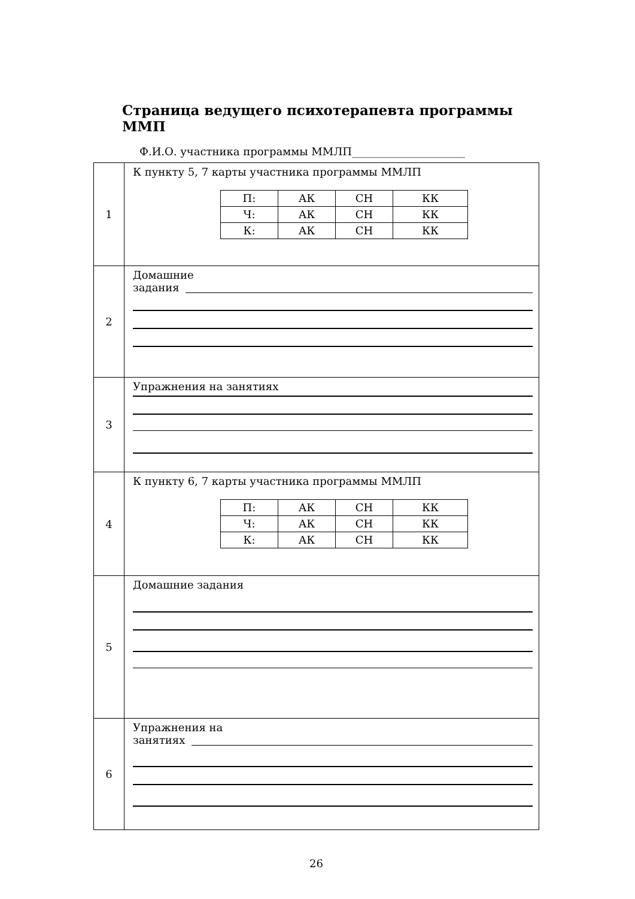Страница ведущего психотерапевта программы ММП
Ф.И.О. участника программы ММЛП_____________________
| 1 | К пункту 5, 7 карты участника программы ММЛП / П: / АК / СН / КК / / Ч: / АК / СН / КК / / К: / АК / СН / КК / |
| 2 | Домашние задания |
| 3 | Упражнения на занятиях |
| 4 | К пункту 6, 7 карты участника программы ММЛП / П: / АК / СН / КК / / Ч: / АК / СН / КК / / К: / АК / СН / КК / |
| 5 | Домашние задания |
| 6 | Упражнения на занятиях |
26